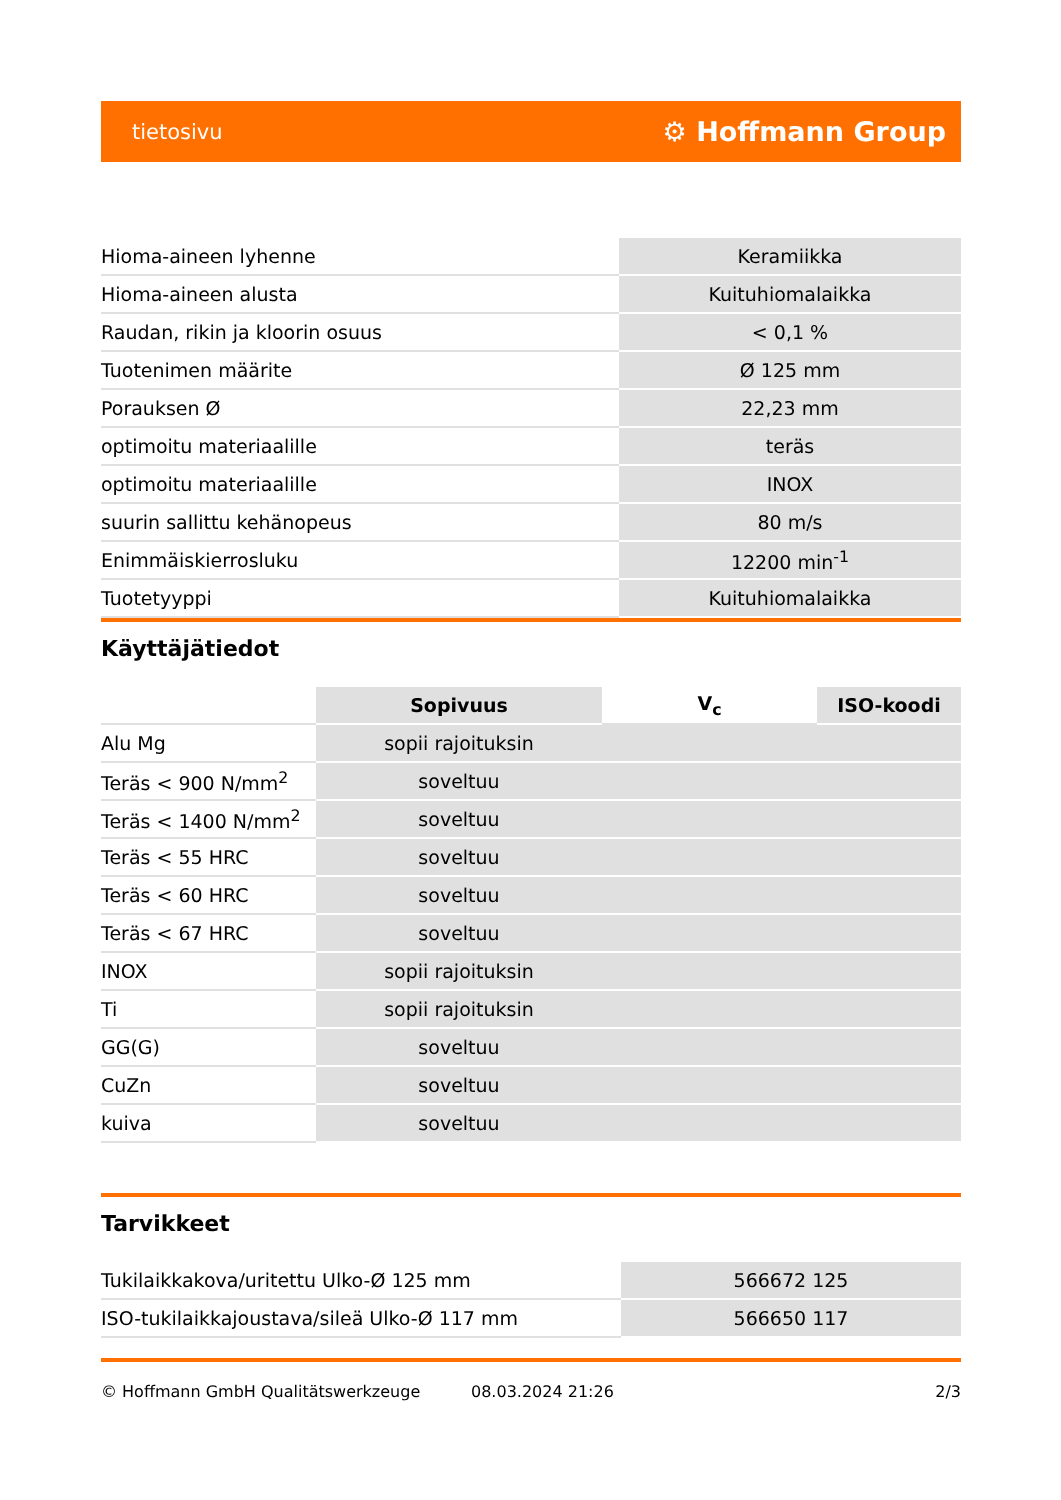tietosivu ⚙ Hoffmann Group
| Hioma-aineen lyhenne | Keramiikka |
| Hioma-aineen alusta | Kuituhiomalaikka |
| Raudan, rikin ja kloorin osuus | < 0,1 % |
| Tuotenimen määrite | Ø 125 mm |
| Porauksen Ø | 22,23 mm |
| optimoitu materiaalille | teräs |
| optimoitu materiaalille | INOX |
| suurin sallittu kehänopeus | 80 m/s |
| Enimmäiskierrosluku | 12200 min<sup>-1</sup> |
| Tuotetyyppi | Kuituhiomalaikka |
Käyttäjätiedot
| | Sopivuus | V<sub>c</sub> | ISO-koodi |
| --- | --- | --- | --- |
| Alu Mg | sopii rajoituksin | | |
| Teräs < 900 N/mm<sup>2</sup> | soveltuu | | |
| Teräs < 1400 N/mm<sup>2</sup> | soveltuu | | |
| Teräs < 55 HRC | soveltuu | | |
| Teräs < 60 HRC | soveltuu | | |
| Teräs < 67 HRC | soveltuu | | |
| INOX | sopii rajoituksin | | |
| Ti | sopii rajoituksin | | |
| GG(G) | soveltuu | | |
| CuZn | soveltuu | | |
| kuiva | soveltuu | | |
Tarvikkeet
| Tukilaikkakova/uritettu Ulko-Ø 125 mm | 566672 125 |
| ISO-tukilaikkajoustava/sileä Ulko-Ø 117 mm | 566650 117 |
© Hoffmann GmbH Qualitätswerkzeuge 08.03.2024 21:26 2/3